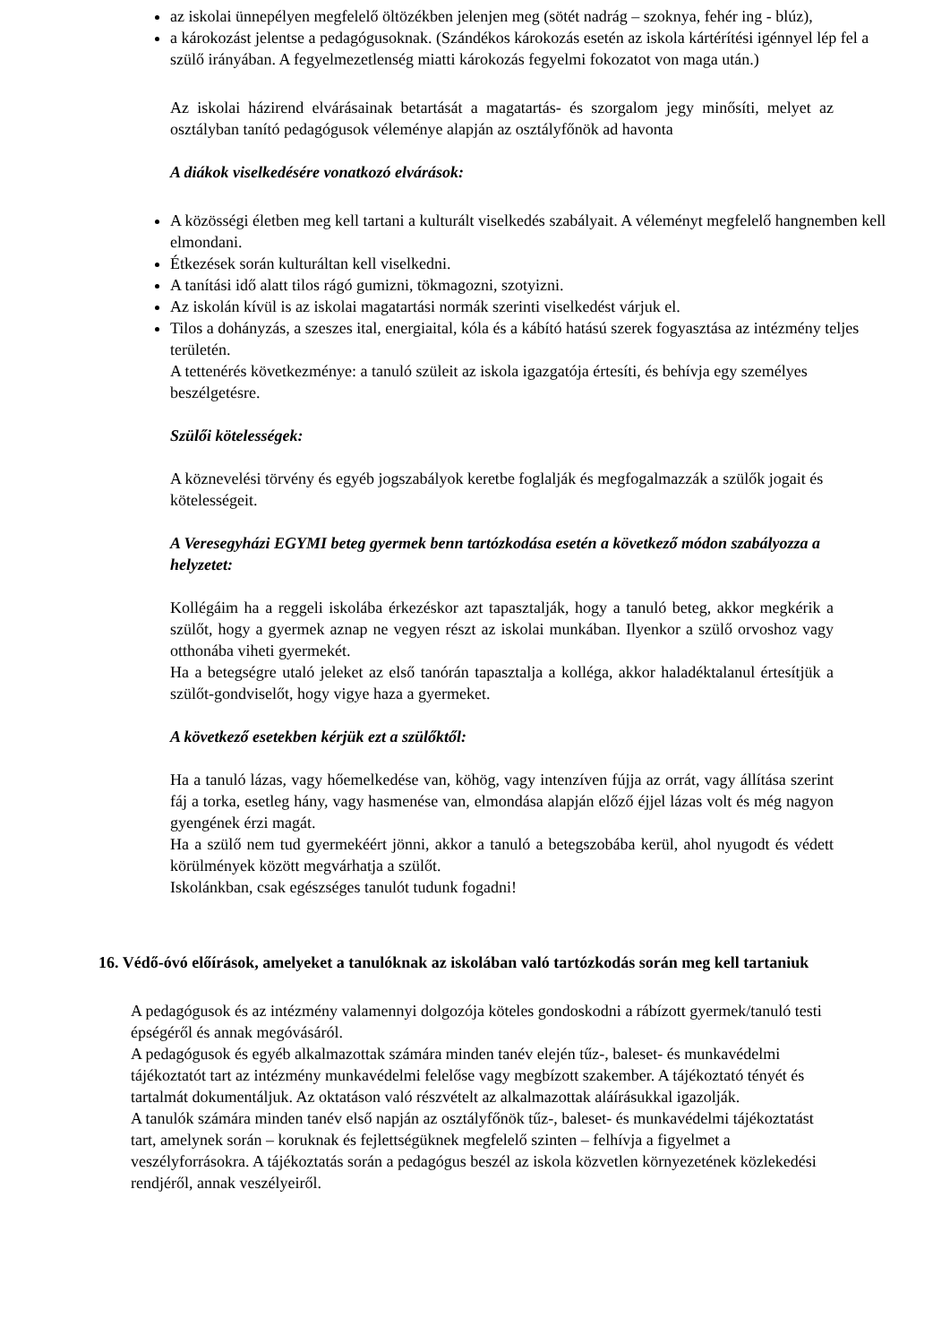az iskolai ünnepélyen megfelelő öltözékben jelenjen meg (sötét nadrág – szoknya, fehér ing - blúz),
a károkozást jelentse a pedagógusoknak. (Szándékos károkozás esetén az iskola kártérítési igénnyel lép fel a szülő irányában. A fegyelmezetlenség miatti károkozás fegyelmi fokozatot von maga után.)
Az iskolai házirend elvárásainak betartását a magatartás- és szorgalom jegy minősíti, melyet az osztályban tanító pedagógusok véleménye alapján az osztályfőnök ad havonta
A diákok viselkedésére vonatkozó elvárások:
A közösségi életben meg kell tartani a kulturált viselkedés szabályait. A véleményt megfelelő hangnemben kell elmondani.
Étkezések során kulturáltan kell viselkedni.
A tanítási idő alatt tilos rágó gumizni, tökmagozni, szotyizni.
Az iskolán kívül is az iskolai magatartási normák szerinti viselkedést várjuk el.
Tilos a dohányzás, a szeszes ital, energiaital, kóla és a kábító hatású szerek fogyasztása az intézmény teljes területén.
A tettenérés következménye: a tanuló szüleit az iskola igazgatója értesíti, és behívja egy személyes beszélgetésre.
Szülői kötelességek:
A köznevelési törvény és egyéb jogszabályok keretbe foglalják és megfogalmazzák a szülők jogait és kötelességeit.
A Veresegyházi EGYMI beteg gyermek benn tartózkodása esetén a következő módon szabályozza a helyzetet:
Kollégáim ha a reggeli iskolába érkezéskor azt tapasztalják, hogy a tanuló beteg, akkor megkérik a szülőt, hogy a gyermek aznap ne vegyen részt az iskolai munkában. Ilyenkor a szülő orvoshoz vagy otthonába viheti gyermekét.
Ha a betegségre utaló jeleket az első tanórán tapasztalja a kolléga, akkor haladéktalanul értesítjük a szülőt-gondviselőt, hogy vigye haza a gyermeket.
A következő esetekben kérjük ezt a szülőktől:
Ha a tanuló lázas, vagy hőemelkedése van, köhög, vagy intenzíven fújja az orrát, vagy állítása szerint fáj a torka, esetleg hány, vagy hasmenése van, elmondása alapján előző éjjel lázas volt és még nagyon gyengének érzi magát.
Ha a szülő nem tud gyermekéért jönni, akkor a tanuló a betegszobába kerül, ahol nyugodt és védett körülmények között megvárhatja a szülőt.
Iskolánkban, csak egészséges tanulót tudunk fogadni!
16. Védő-óvó előírások, amelyeket a tanulóknak az iskolában való tartózkodás során meg kell tartaniuk
A pedagógusok és az intézmény valamennyi dolgozója köteles gondoskodni a rábízott gyermek/tanuló testi épségéről és annak megóvásáról.
A pedagógusok és egyéb alkalmazottak számára minden tanév elején tűz-, baleset- és munkavédelmi tájékoztatót tart az intézmény munkavédelmi felelőse vagy megbízott szakember. A tájékoztató tényét és tartalmát dokumentáljuk. Az oktatáson való részvételt az alkalmazottak aláírásukkal igazolják.
A tanulók számára minden tanév első napján az osztályfőnök tűz-, baleset- és munkavédelmi tájékoztatást tart, amelynek során – koruknak és fejlettségüknek megfelelő szinten – felhívja a figyelmet a veszélyforrásokra. A tájékoztatás során a pedagógus beszél az iskola közvetlen környezetének közlekedési rendjéről, annak veszélyeiről.